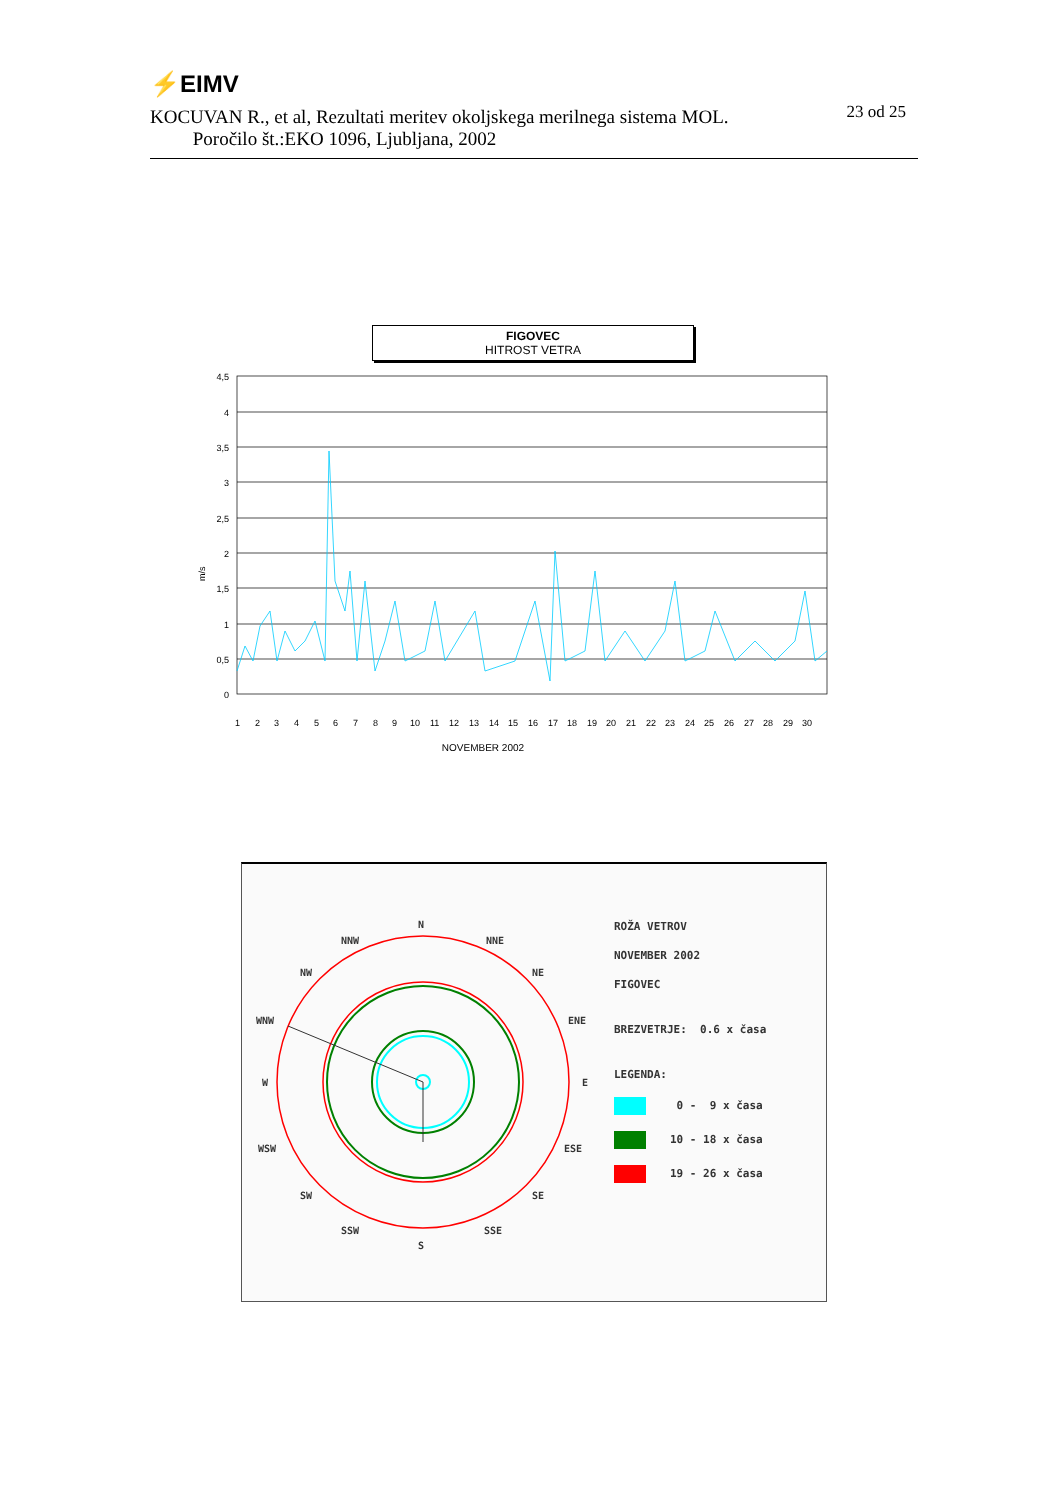⚡EIMV
23 od 25
KOCUVAN R., et al, Rezultati meritev okoljskega merilnega sistema MOL.
Poročilo št.:EKO 1096, Ljubljana, 2002
FIGOVEC
HITROST VETRA
m/s
4,5
4
3,5
3
2,5
2
1,5
1
0,5
0
1
2
3
4
5
6
7
8
9
10
11
12
13
14
15
16
17
18
19
20
21
22
23
24
25
26
27
28
29
30
NOVEMBER 2002
N
NNW
NNE
NW
NE
WNW
ENE
W
E
WSW
ESE
SW
SE
SSW
SSE
S
ROŽA VETROV
NOVEMBER 2002
FIGOVEC
BREZVETRJE: 0.6 x časa
LEGENDA:
0 - 9 x časa
10 - 18 x časa
19 - 26 x časa